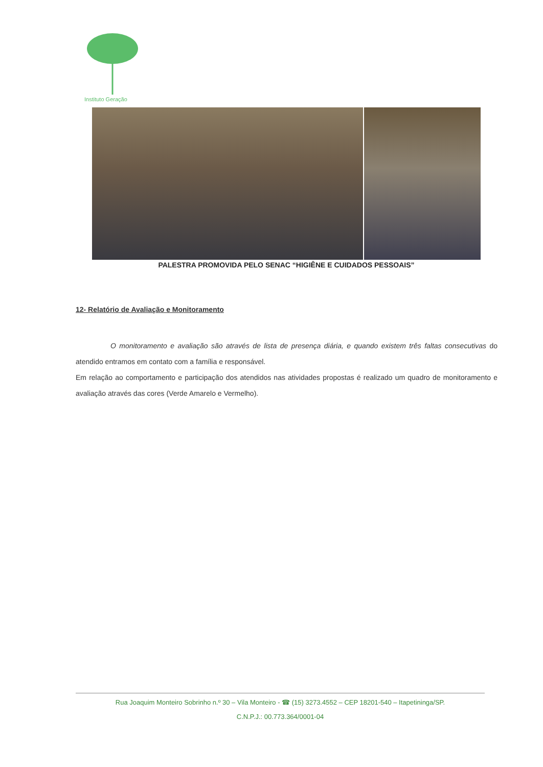Instituto Geração
PALESTRA PROMOVIDA PELO SENAC “HIGIÊNE E CUIDADOS PESSOAIS”
12- Relatório de Avaliação e Monitoramento
O monitoramento e avaliação são através de lista de presença diária, e quando existem três faltas consecutivas do atendido entramos em contato com a família e responsável.
Em relação ao comportamento e participação dos atendidos nas atividades propostas é realizado um quadro de monitoramento e avaliação através das cores (Verde Amarelo e Vermelho).
Rua Joaquim Monteiro Sobrinho n.º 30 – Vila Monteiro - ☎ (15) 3273.4552 – CEP 18201-540 – Itapetininga/SP.
C.N.P.J.: 00.773.364/0001-04